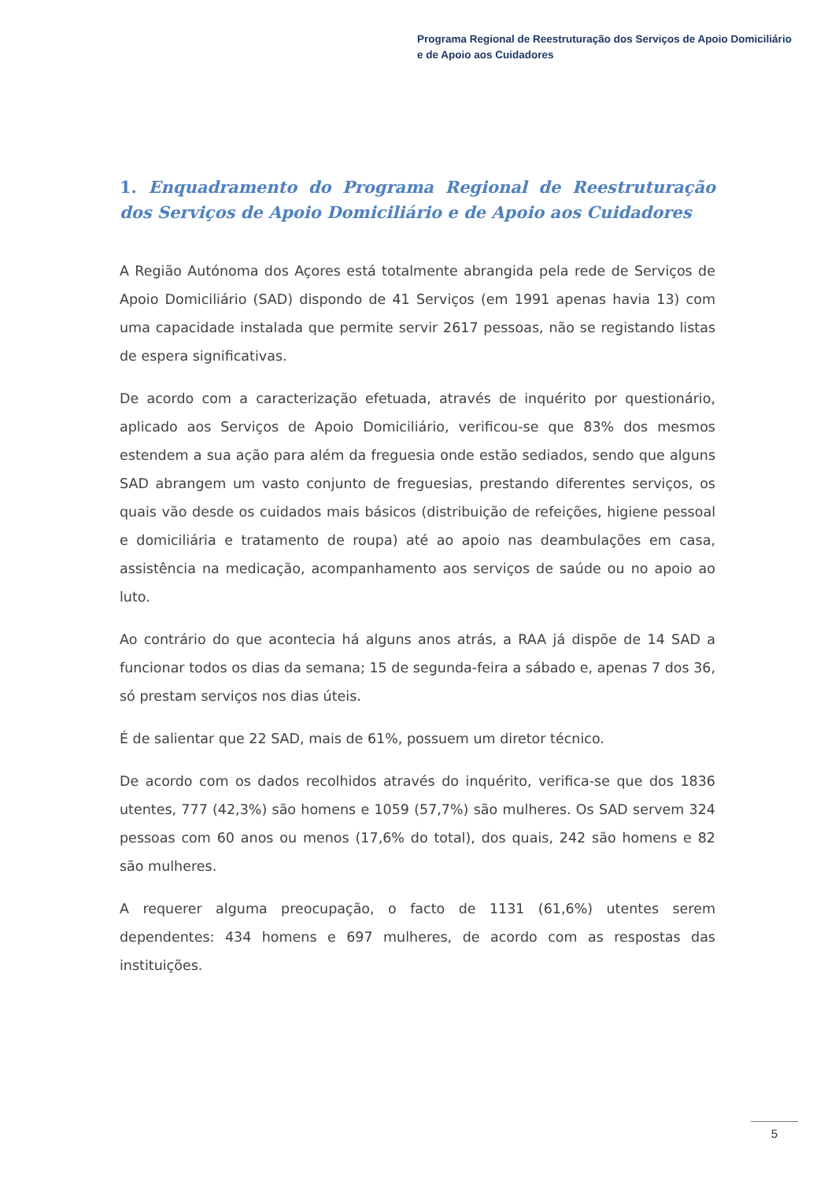Programa Regional de Reestruturação dos Serviços de Apoio Domiciliário
e de Apoio aos Cuidadores
1. Enquadramento do Programa Regional de Reestruturação dos Serviços de Apoio Domiciliário e de Apoio aos Cuidadores
A Região Autónoma dos Açores está totalmente abrangida pela rede de Serviços de Apoio Domiciliário (SAD) dispondo de 41 Serviços (em 1991 apenas havia 13) com uma capacidade instalada que permite servir 2617 pessoas, não se registando listas de espera significativas.
De acordo com a caracterização efetuada, através de inquérito por questionário, aplicado aos Serviços de Apoio Domiciliário, verificou-se que 83% dos mesmos estendem a sua ação para além da freguesia onde estão sediados, sendo que alguns SAD abrangem um vasto conjunto de freguesias, prestando diferentes serviços, os quais vão desde os cuidados mais básicos (distribuição de refeições, higiene pessoal e domiciliária e tratamento de roupa) até ao apoio nas deambulações em casa, assistência na medicação, acompanhamento aos serviços de saúde ou no apoio ao luto.
Ao contrário do que acontecia há alguns anos atrás, a RAA já dispõe de 14 SAD a funcionar todos os dias da semana; 15 de segunda-feira a sábado e, apenas 7 dos 36, só prestam serviços nos dias úteis.
É de salientar que 22 SAD, mais de 61%, possuem um diretor técnico.
De acordo com os dados recolhidos através do inquérito, verifica-se que dos 1836 utentes, 777 (42,3%) são homens e 1059 (57,7%) são mulheres. Os SAD servem 324 pessoas com 60 anos ou menos (17,6% do total), dos quais, 242 são homens e 82 são mulheres.
A requerer alguma preocupação, o facto de 1131 (61,6%) utentes serem dependentes: 434 homens e 697 mulheres, de acordo com as respostas das instituições.
5